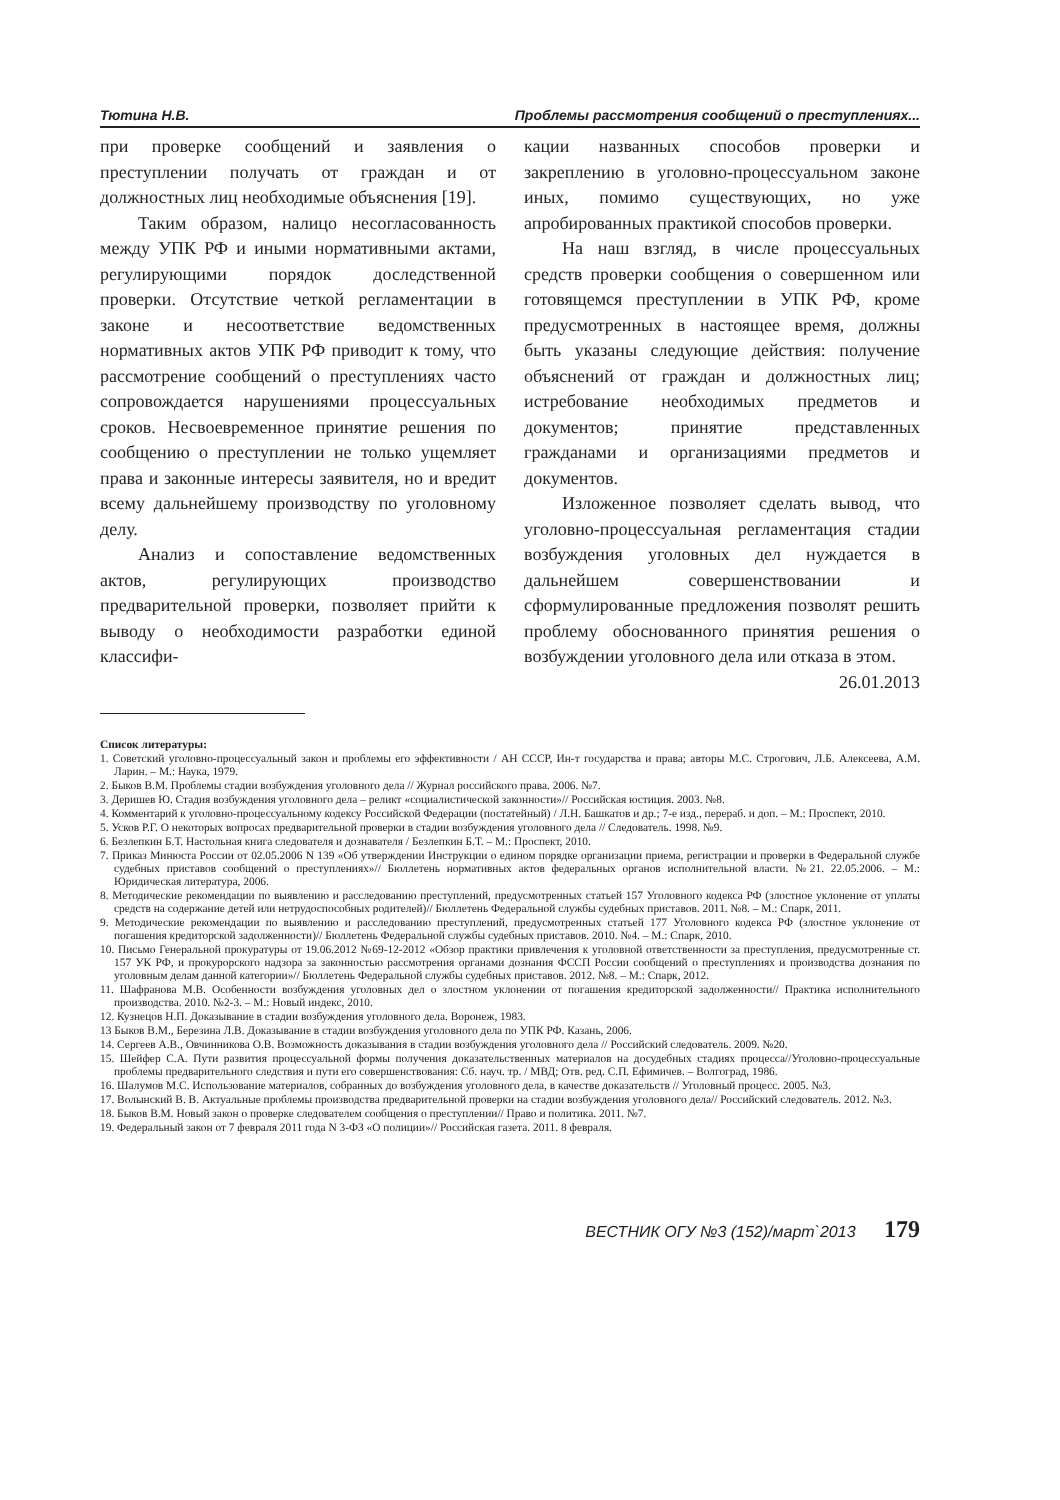Тютина Н.В. Проблемы рассмотрения сообщений о преступлениях...
при проверке сообщений и заявления о преступлении получать от граждан и от должностных лиц необходимые объяснения [19].
Таким образом, налицо несогласованность между УПК РФ и иными нормативными актами, регулирующими порядок доследственной проверки. Отсутствие четкой регламентации в законе и несоответствие ведомственных нормативных актов УПК РФ приводит к тому, что рассмотрение сообщений о преступлениях часто сопровождается нарушениями процессуальных сроков. Несвоевременное принятие решения по сообщению о преступлении не только ущемляет права и законные интересы заявителя, но и вредит всему дальнейшему производству по уголовному делу.
Анализ и сопоставление ведомственных актов, регулирующих производство предварительной проверки, позволяет прийти к выводу о необходимости разработки единой классифи-
кации названных способов проверки и закреплению в уголовно-процессуальном законе иных, помимо существующих, но уже апробированных практикой способов проверки.
На наш взгляд, в числе процессуальных средств проверки сообщения о совершенном или готовящемся преступлении в УПК РФ, кроме предусмотренных в настоящее время, должны быть указаны следующие действия: получение объяснений от граждан и должностных лиц; истребование необходимых предметов и документов; принятие представленных гражданами и организациями предметов и документов.
Изложенное позволяет сделать вывод, что уголовно-процессуальная регламентация стадии возбуждения уголовных дел нуждается в дальнейшем совершенствовании и сформулированные предложения позволят решить проблему обоснованного принятия решения о возбуждении уголовного дела или отказа в этом.
26.01.2013
Список литературы:
1. Советский уголовно-процессуальный закон и проблемы его эффективности / АН СССР, Ин-т государства и права; авторы М.С. Строгович, Л.Б. Алексеева, А.М. Ларин. – М.: Наука, 1979.
2. Быков В.М. Проблемы стадии возбуждения уголовного дела // Журнал российского права. 2006. №7.
3. Деришев Ю. Стадия возбуждения уголовного дела – реликт «социалистической законности»// Российская юстиция. 2003. №8.
4. Комментарий к уголовно-процессуальному кодексу Российской Федерации (постатейный) / Л.Н. Башкатов и др.; 7-е изд., перераб. и доп. – М.: Проспект, 2010.
5. Усков Р.Г. О некоторых вопросах предварительной проверки в стадии возбуждения уголовного дела // Следователь. 1998. №9.
6. Безлепкин Б.Т. Настольная книга следователя и дознавателя / Безлепкин Б.Т. – М.: Проспект, 2010.
7. Приказ Минюста России от 02.05.2006 N 139 «Об утверждении Инструкции о едином порядке организации приема, регистрации и проверки в Федеральной службе судебных приставов сообщений о преступлениях»// Бюллетень нормативных актов федеральных органов исполнительной власти. №21. 22.05.2006. – М.: Юридическая литература, 2006.
8. Методические рекомендации по выявлению и расследованию преступлений, предусмотренных статьей 157 Уголовного кодекса РФ (злостное уклонение от уплаты средств на содержание детей или нетрудоспособных родителей)// Бюллетень Федеральной службы судебных приставов. 2011. №8. – М.: Спарк, 2011.
9. Методические рекомендации по выявлению и расследованию преступлений, предусмотренных статьей 177 Уголовного кодекса РФ (злостное уклонение от погашения кредиторской задолженности)// Бюллетень Федеральной службы судебных приставов. 2010. №4. – М.: Спарк, 2010.
10. Письмо Генеральной прокуратуры от 19.06.2012 №69-12-2012 «Обзор практики привлечения к уголовной ответственности за преступления, предусмотренные ст. 157 УК РФ, и прокурорского надзора за законностью рассмотрения органами дознания ФССП России сообщений о преступлениях и производства дознания по уголовным делам данной категории»// Бюллетень Федеральной службы судебных приставов. 2012. №8. – М.: Спарк, 2012.
11. Шафранова М.В. Особенности возбуждения уголовных дел о злостном уклонении от погашения кредиторской задолженности// Практика исполнительного производства. 2010. №2-3. – М.: Новый индекс, 2010.
12. Кузнецов Н.П. Доказывание в стадии возбуждения уголовного дела. Воронеж, 1983.
13 Быков В.М., Березина Л.В. Доказывание в стадии возбуждения уголовного дела по УПК РФ. Казань, 2006.
14. Сергеев А.В., Овчинникова О.В. Возможность доказывания в стадии возбуждения уголовного дела // Российский следователь. 2009. №20.
15. Шейфер С.А. Пути развития процессуальной формы получения доказательственных материалов на досудебных стадиях процесса//Уголовно-процессуальные проблемы предварительного следствия и пути его совершенствования: Сб. науч. тр. / МВД; Отв. ред. С.П. Ефимичев. – Волгоград, 1986.
16. Шалумов М.С. Использование материалов, собранных до возбуждения уголовного дела, в качестве доказательств // Уголовный процесс. 2005. №3.
17. Волынский В. В. Актуальные проблемы производства предварительной проверки на стадии возбуждения уголовного дела// Российский следователь. 2012. №3.
18. Быков В.М. Новый закон о проверке следователем сообщения о преступлении// Право и политика. 2011. №7.
19. Федеральный закон от 7 февраля 2011 года N 3-ФЗ «О полиции»// Российская газета. 2011. 8 февраля.
ВЕСТНИК ОГУ №3 (152)/март`2013 179